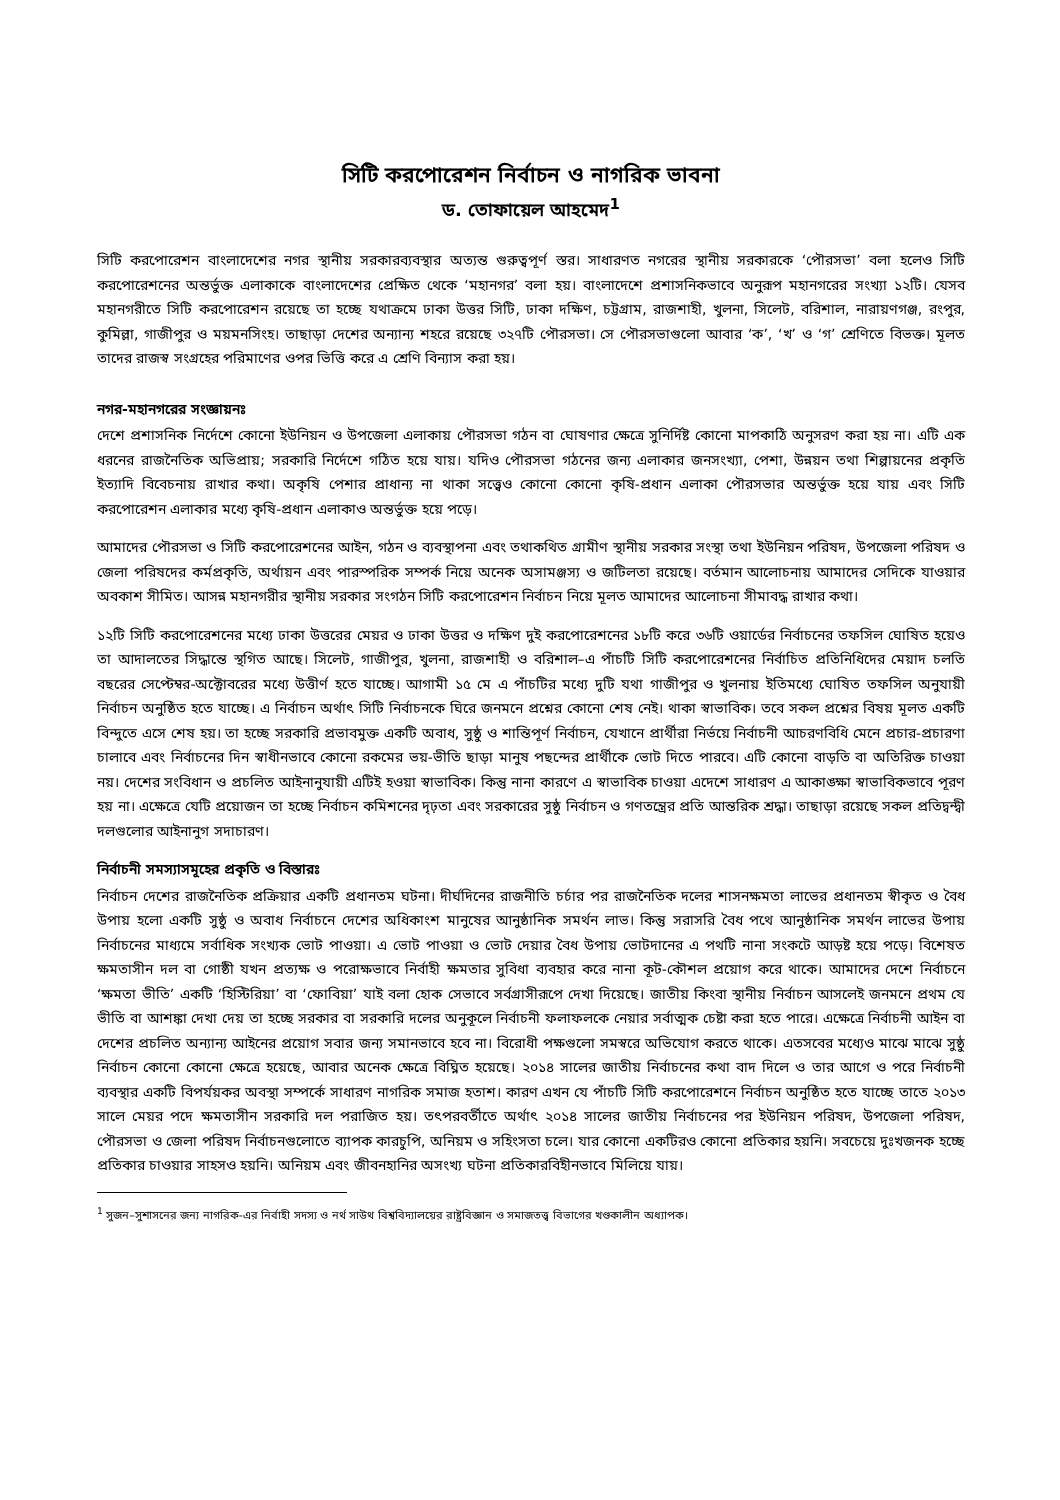সিটি করপোরেশন নির্বাচন ও নাগরিক ভাবনা
ড. তোফায়েল আহমেদ<sup>1</sup>
সিটি করপোরেশন বাংলাদেশের নগর স্থানীয় সরকারব্যবস্থার অত্যন্ত গুরুত্বপূর্ণ স্তর। সাধারণত নগরের স্থানীয় সরকারকে ‘পৌরসভা’ বলা হলেও সিটি করপোরেশনের অন্তর্ভুক্ত এলাকাকে বাংলাদেশের প্রেক্ষিত থেকে ‘মহানগর’ বলা হয়। বাংলাদেশে প্রশাসনিকভাবে অনুরূপ মহানগরের সংখ্যা ১২টি। যেসব মহানগরীতে সিটি করপোরেশন রয়েছে তা হচ্ছে যথাক্রমে ঢাকা উত্তর সিটি, ঢাকা দক্ষিণ, চট্টগ্রাম, রাজশাহী, খুলনা, সিলেট, বরিশাল, নারায়ণগঞ্জ, রংপুর, কুমিল্লা, গাজীপুর ও ময়মনসিংহ। তাছাড়া দেশের অন্যান্য শহরে রয়েছে ৩২৭টি পৌরসভা। সে পৌরসভাগুলো আবার ‘ক’, ‘খ’ ও ‘গ’ শ্রেণিতে বিভক্ত। মূলত তাদের রাজস্ব সংগ্রহের পরিমাণের ওপর ভিত্তি করে এ শ্রেণি বিন্যাস করা হয়।
নগর-মহানগরের সংজ্ঞায়নঃ
দেশে প্রশাসনিক নির্দেশে কোনো ইউনিয়ন ও উপজেলা এলাকায় পৌরসভা গঠন বা ঘোষণার ক্ষেত্রে সুনির্দিষ্ট কোনো মাপকাঠি অনুসরণ করা হয় না। এটি এক ধরনের রাজনৈতিক অভিপ্রায়; সরকারি নির্দেশে গঠিত হয়ে যায়। যদিও পৌরসভা গঠনের জন্য এলাকার জনসংখ্যা, পেশা, উন্নয়ন তথা শিল্পায়নের প্রকৃতি ইত্যাদি বিবেচনায় রাখার কথা। অকৃষি পেশার প্রাধান্য না থাকা সত্ত্বেও কোনো কোনো কৃষি-প্রধান এলাকা পৌরসভার অন্তর্ভুক্ত হয়ে যায় এবং সিটি করপোরেশন এলাকার মধ্যে কৃষি-প্রধান এলাকাও অন্তর্ভুক্ত হয়ে পড়ে।
আমাদের পৌরসভা ও সিটি করপোরেশনের আইন, গঠন ও ব্যবস্থাপনা এবং তথাকথিত গ্রামীণ স্থানীয় সরকার সংস্থা তথা ইউনিয়ন পরিষদ, উপজেলা পরিষদ ও জেলা পরিষদের কর্মপ্রকৃতি, অর্থায়ন এবং পারস্পরিক সম্পর্ক নিয়ে অনেক অসামঞ্জস্য ও জটিলতা রয়েছে। বর্তমান আলোচনায় আমাদের সেদিকে যাওয়ার অবকাশ সীমিত। আসন্ন মহানগরীর স্থানীয় সরকার সংগঠন সিটি করপোরেশন নির্বাচন নিয়ে মূলত আমাদের আলোচনা সীমাবদ্ধ রাখার কথা।
১২টি সিটি করপোরেশনের মধ্যে ঢাকা উত্তরের মেয়র ও ঢাকা উত্তর ও দক্ষিণ দুই করপোরেশনের ১৮টি করে ৩৬টি ওয়ার্ডের নির্বাচনের তফসিল ঘোষিত হয়েও তা আদালতের সিদ্ধান্তে স্থগিত আছে। সিলেট, গাজীপুর, খুলনা, রাজশাহী ও বরিশাল–এ পাঁচটি সিটি করপোরেশনের নির্বাচিত প্রতিনিধিদের মেয়াদ চলতি বছরের সেপ্টেম্বর-অক্টোবরের মধ্যে উত্তীর্ণ হতে যাচ্ছে। আগামী ১৫ মে এ পাঁচটির মধ্যে দুটি যথা গাজীপুর ও খুলনায় ইতিমধ্যে ঘোষিত তফসিল অনুযায়ী নির্বাচন অনুষ্ঠিত হতে যাচ্ছে। এ নির্বাচন অর্থাৎ সিটি নির্বাচনকে ঘিরে জনমনে প্রশ্নের কোনো শেষ নেই। থাকা স্বাভাবিক। তবে সকল প্রশ্নের বিষয় মূলত একটি বিন্দুতে এসে শেষ হয়। তা হচ্ছে সরকারি প্রভাবমুক্ত একটি অবাধ, সুষ্ঠু ও শান্তিপূর্ণ নির্বাচন, যেখানে প্রার্থীরা নির্ভয়ে নির্বাচনী আচরণবিধি মেনে প্রচার-প্রচারণা চালাবে এবং নির্বাচনের দিন স্বাধীনভাবে কোনো রকমের ভয়-ভীতি ছাড়া মানুষ পছন্দের প্রার্থীকে ভোট দিতে পারবে। এটি কোনো বাড়তি বা অতিরিক্ত চাওয়া নয়। দেশের সংবিধান ও প্রচলিত আইনানুযায়ী এটিই হওয়া স্বাভাবিক। কিন্তু নানা কারণে এ স্বাভাবিক চাওয়া এদেশে সাধারণ এ আকাঙ্ক্ষা স্বাভাবিকভাবে পূরণ হয় না। এক্ষেত্রে যেটি প্রয়োজন তা হচ্ছে নির্বাচন কমিশনের দৃঢ়তা এবং সরকারের সুষ্ঠু নির্বাচন ও গণতন্ত্রের প্রতি আন্তরিক শ্রদ্ধা। তাছাড়া রয়েছে সকল প্রতিদ্বন্দ্বী দলগুলোর আইনানুগ সদাচারণ।
নির্বাচনী সমস্যাসমূহের প্রকৃতি ও বিস্তারঃ
নির্বাচন দেশের রাজনৈতিক প্রক্রিয়ার একটি প্রধানতম ঘটনা। দীর্ঘদিনের রাজনীতি চর্চার পর রাজনৈতিক দলের শাসনক্ষমতা লাভের প্রধানতম স্বীকৃত ও বৈধ উপায় হলো একটি সুষ্ঠু ও অবাধ নির্বাচনে দেশের অধিকাংশ মানুষের আনুষ্ঠানিক সমর্থন লাভ। কিন্তু সরাসরি বৈধ পথে আনুষ্ঠানিক সমর্থন লাভের উপায় নির্বাচনের মাধ্যমে সর্বাধিক সংখ্যক ভোট পাওয়া। এ ভোট পাওয়া ও ভোট দেয়ার বৈধ উপায় ভোটদানের এ পথটি নানা সংকটে আড়ষ্ট হয়ে পড়ে। বিশেষত ক্ষমতাসীন দল বা গোষ্ঠী যখন প্রত্যক্ষ ও পরোক্ষভাবে নির্বাহী ক্ষমতার সুবিধা ব্যবহার করে নানা কূট-কৌশল প্রয়োগ করে থাকে। আমাদের দেশে নির্বাচনে ‘ক্ষমতা ভীতি’ একটি ‘হিস্টিরিয়া’ বা ‘ফোবিয়া’ যাই বলা হোক সেভাবে সর্বগ্রাসীরূপে দেখা দিয়েছে। জাতীয় কিংবা স্থানীয় নির্বাচন আসলেই জনমনে প্রথম যে ভীতি বা আশঙ্কা দেখা দেয় তা হচ্ছে সরকার বা সরকারি দলের অনুকূলে নির্বাচনী ফলাফলকে নেয়ার সর্বাত্মক চেষ্টা করা হতে পারে। এক্ষেত্রে নির্বাচনী আইন বা দেশের প্রচলিত অন্যান্য আইনের প্রয়োগ সবার জন্য সমানভাবে হবে না। বিরোধী পক্ষগুলো সমস্বরে অভিযোগ করতে থাকে। এতসবের মধ্যেও মাঝে মাঝে সুষ্ঠু নির্বাচন কোনো কোনো ক্ষেত্রে হয়েছে, আবার অনেক ক্ষেত্রে বিঘ্নিত হয়েছে। ২০১৪ সালের জাতীয় নির্বাচনের কথা বাদ দিলে ও তার আগে ও পরে নির্বাচনী ব্যবস্থার একটি বিপর্যয়কর অবস্থা সম্পর্কে সাধারণ নাগরিক সমাজ হতাশ। কারণ এখন যে পাঁচটি সিটি করপোরেশনে নির্বাচন অনুষ্ঠিত হতে যাচ্ছে তাতে ২০১৩ সালে মেয়র পদে ক্ষমতাসীন সরকারি দল পরাজিত হয়। তৎপরবর্তীতে অর্থাৎ ২০১৪ সালের জাতীয় নির্বাচনের পর ইউনিয়ন পরিষদ, উপজেলা পরিষদ, পৌরসভা ও জেলা পরিষদ নির্বাচনগুলোতে ব্যাপক কারচুপি, অনিয়ম ও সহিংসতা চলে। যার কোনো একটিরও কোনো প্রতিকার হয়নি। সবচেয়ে দুঃখজনক হচ্ছে প্রতিকার চাওয়ার সাহসও হয়নি। অনিয়ম এবং জীবনহানির অসংখ্য ঘটনা প্রতিকারবিহীনভাবে মিলিয়ে যায়।
<sup>1</sup> সুজন–সুশাসনের জন্য নাগরিক-এর নির্বাহী সদস্য ও নর্থ সাউথ বিশ্ববিদ্যালয়ের রাষ্ট্রবিজ্ঞান ও সমাজতত্ত্ব বিভাগের খণ্ডকালীন অধ্যাপক।